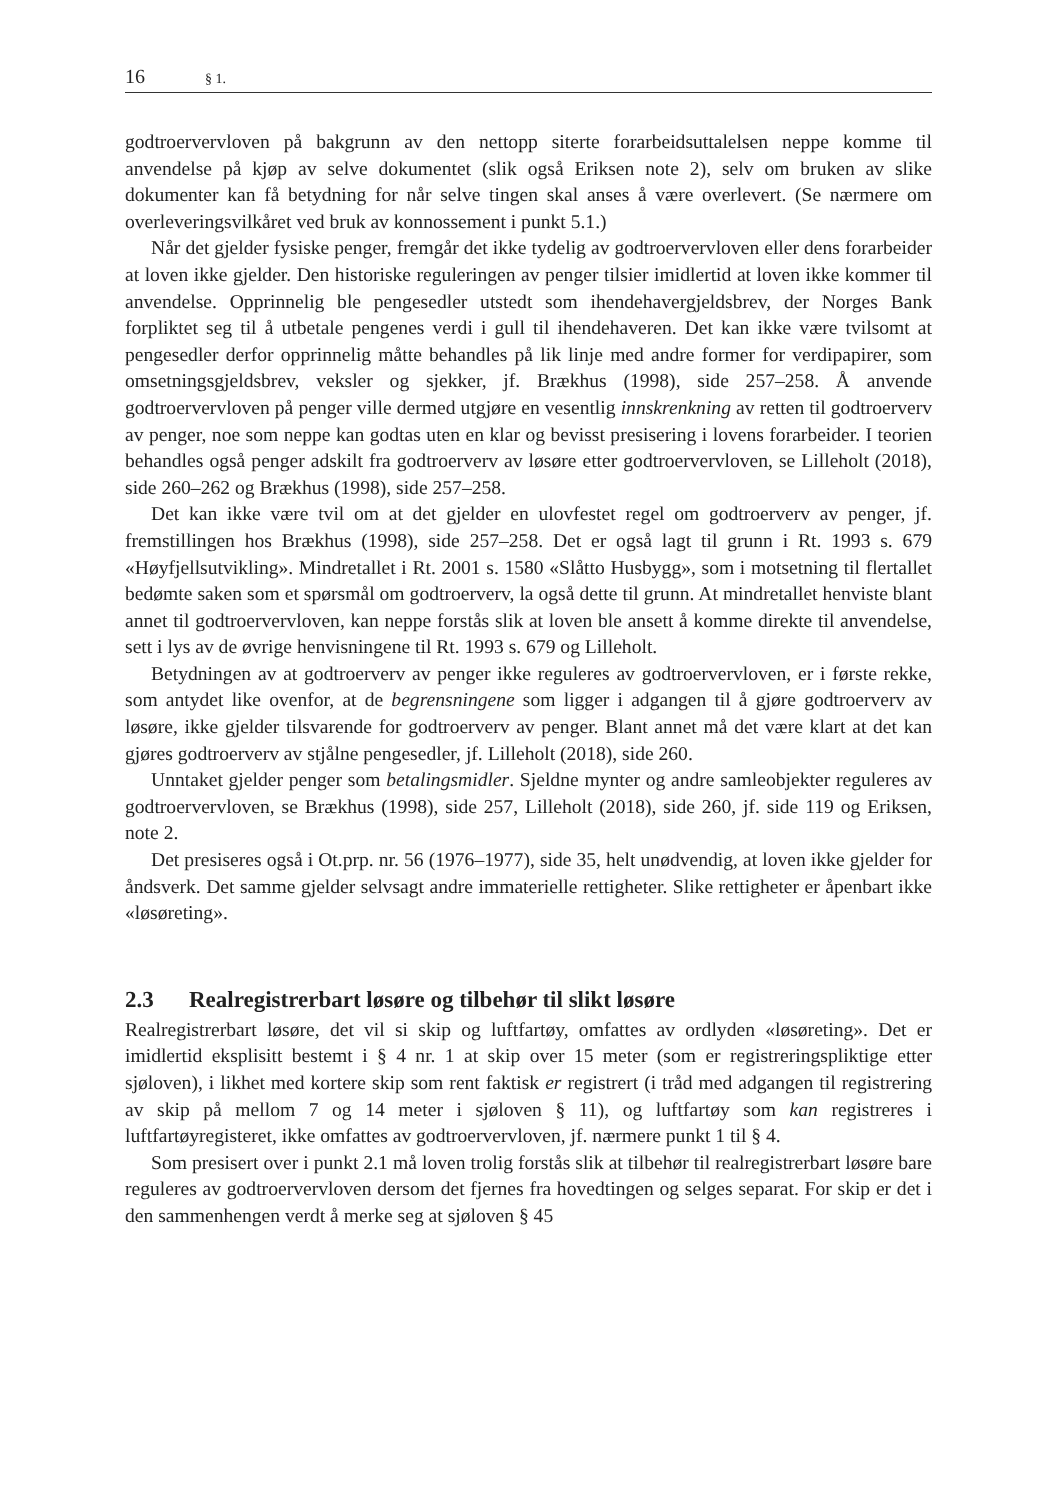16 § 1.
godtroervervloven på bakgrunn av den nettopp siterte forarbeidsuttalelsen neppe komme til anvendelse på kjøp av selve dokumentet (slik også Eriksen note 2), selv om bruken av slike dokumenter kan få betydning for når selve tingen skal anses å være overlevert. (Se nærmere om overleveringsvilkåret ved bruk av konnossement i punkt 5.1.)
Når det gjelder fysiske penger, fremgår det ikke tydelig av godtroervervloven eller dens forarbeider at loven ikke gjelder. Den historiske reguleringen av penger tilsier imidlertid at loven ikke kommer til anvendelse. Opprinnelig ble pengesedler utstedt som ihendehavergjeldsbrev, der Norges Bank forpliktet seg til å utbetale pengenes verdi i gull til ihendehaveren. Det kan ikke være tvilsomt at pengesedler derfor opprinnelig måtte behandles på lik linje med andre former for verdipapirer, som omsetningsgjeldsbrev, veksler og sjekker, jf. Brækhus (1998), side 257–258. Å anvende godtroervervloven på penger ville dermed utgjøre en vesentlig innskrenkning av retten til godtroerverv av penger, noe som neppe kan godtas uten en klar og bevisst presisering i lovens forarbeider. I teorien behandles også penger adskilt fra godtroerverv av løsøre etter godtroervervloven, se Lilleholt (2018), side 260–262 og Brækhus (1998), side 257–258.
Det kan ikke være tvil om at det gjelder en ulovfestet regel om godtroerverv av penger, jf. fremstillingen hos Brækhus (1998), side 257–258. Det er også lagt til grunn i Rt. 1993 s. 679 «Høyfjellsutvikling». Mindretallet i Rt. 2001 s. 1580 «Slåtto Husbygg», som i motsetning til flertallet bedømte saken som et spørsmål om godtroerverv, la også dette til grunn. At mindretallet henviste blant annet til godtroervervloven, kan neppe forstås slik at loven ble ansett å komme direkte til anvendelse, sett i lys av de øvrige henvisningene til Rt. 1993 s. 679 og Lilleholt.
Betydningen av at godtroerverv av penger ikke reguleres av godtroervervloven, er i første rekke, som antydet like ovenfor, at de begrensningene som ligger i adgangen til å gjøre godtroerverv av løsøre, ikke gjelder tilsvarende for godtroerverv av penger. Blant annet må det være klart at det kan gjøres godtroerverv av stjålne pengesedler, jf. Lilleholt (2018), side 260.
Unntaket gjelder penger som betalingsmidler. Sjeldne mynter og andre samleobjekter reguleres av godtroervervloven, se Brækhus (1998), side 257, Lilleholt (2018), side 260, jf. side 119 og Eriksen, note 2.
Det presiseres også i Ot.prp. nr. 56 (1976–1977), side 35, helt unødvendig, at loven ikke gjelder for åndsverk. Det samme gjelder selvsagt andre immaterielle rettigheter. Slike rettigheter er åpenbart ikke «løsøreting».
2.3 Realregistrerbart løsøre og tilbehør til slikt løsøre
Realregistrerbart løsøre, det vil si skip og luftfartøy, omfattes av ordlyden «løsøreting». Det er imidlertid eksplisitt bestemt i § 4 nr. 1 at skip over 15 meter (som er registreringspliktige etter sjøloven), i likhet med kortere skip som rent faktisk er registrert (i tråd med adgangen til registrering av skip på mellom 7 og 14 meter i sjøloven § 11), og luftfartøy som kan registreres i luftfartøyregisteret, ikke omfattes av godtroervervloven, jf. nærmere punkt 1 til § 4.
Som presisert over i punkt 2.1 må loven trolig forstås slik at tilbehør til realregistrerbart løsøre bare reguleres av godtroervervloven dersom det fjernes fra hovedtingen og selges separat. For skip er det i den sammenhengen verdt å merke seg at sjøloven § 45